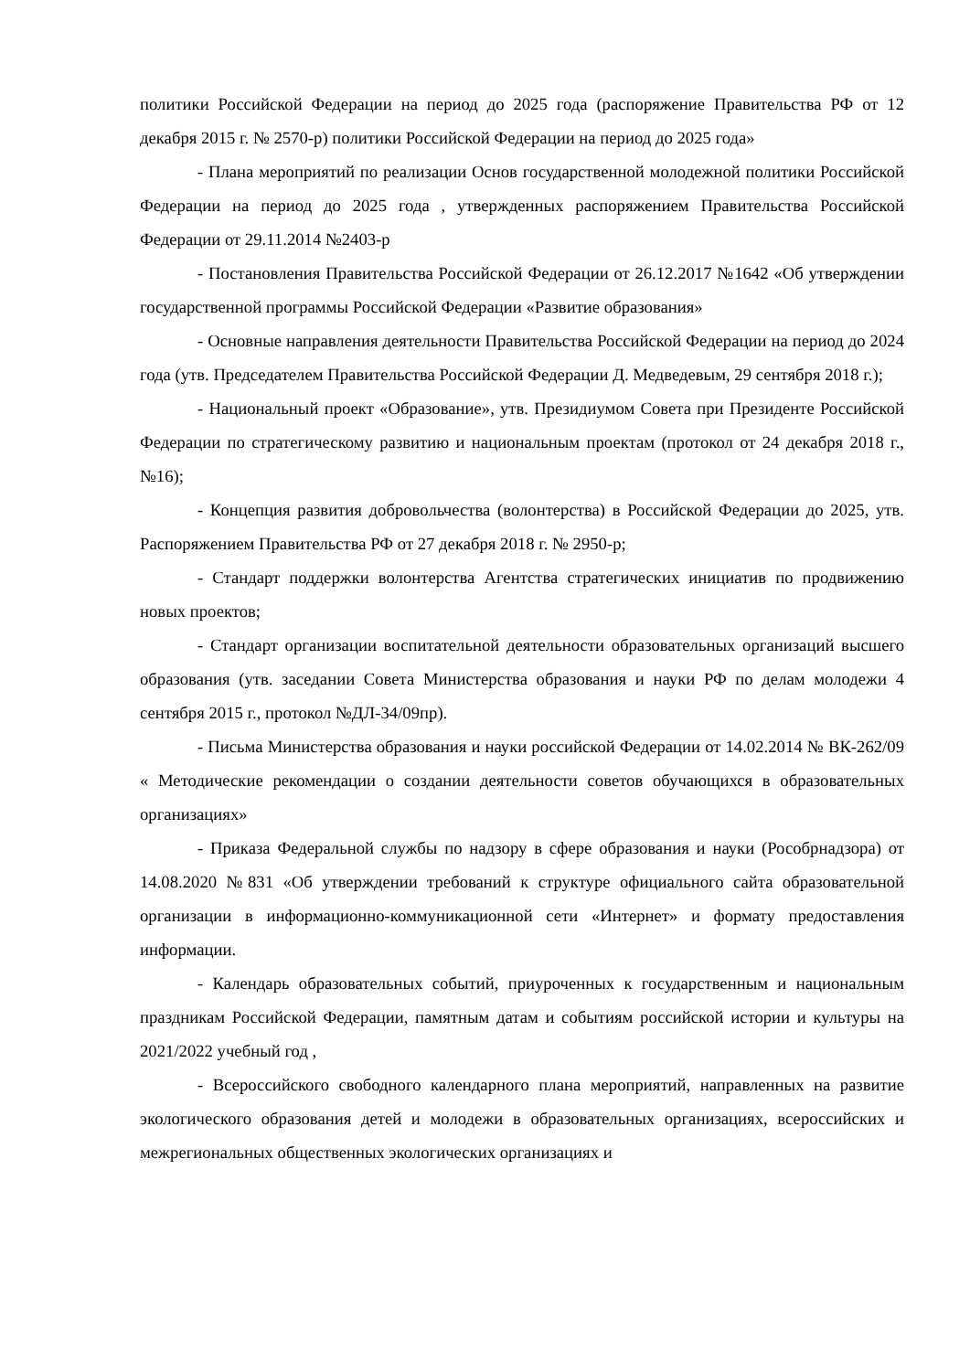политики Российской Федерации на период до 2025 года (распоряжение Правительства РФ от 12 декабря 2015 г. № 2570-р) политики Российской Федерации на период до 2025 года»
- Плана мероприятий по реализации Основ государственной молодежной политики Российской Федерации на период до 2025 года , утвержденных распоряжением Правительства Российской Федерации от 29.11.2014 №2403-р
- Постановления Правительства Российской Федерации от 26.12.2017 №1642 «Об утверждении государственной программы Российской Федерации «Развитие образования»
- Основные направления деятельности Правительства Российской Федерации на период до 2024 года (утв. Председателем Правительства Российской Федерации Д. Медведевым, 29 сентября 2018 г.);
- Национальный проект «Образование», утв. Президиумом Совета при Президенте Российской Федерации по стратегическому развитию и национальным проектам (протокол от 24 декабря 2018 г., №16);
- Концепция развития добровольчества (волонтерства) в Российской Федерации до 2025, утв. Распоряжением Правительства РФ от 27 декабря 2018 г. № 2950-р;
- Стандарт поддержки волонтерства Агентства стратегических инициатив по продвижению новых проектов;
- Стандарт организации воспитательной деятельности образовательных организаций высшего образования (утв. заседании Совета Министерства образования и науки РФ по делам молодежи 4 сентября 2015 г., протокол №ДЛ-34/09пр).
- Письма Министерства образования и науки российской Федерации от 14.02.2014 № ВК-262/09 « Методические рекомендации о создании деятельности советов обучающихся в образовательных организациях»
- Приказа Федеральной службы по надзору в сфере образования и науки (Рособрнадзора) от 14.08.2020 №831 «Об утверждении требований к структуре официального сайта образовательной организации в информационно-коммуникационной сети «Интернет» и формату предоставления информации.
- Календарь образовательных событий, приуроченных к государственным и национальным праздникам Российской Федерации, памятным датам и событиям российской истории и культуры на 2021/2022 учебный год ,
- Всероссийского свободного календарного плана мероприятий, направленных на развитие экологического образования детей и молодежи в образовательных организациях, всероссийских и межрегиональных общественных экологических организациях и